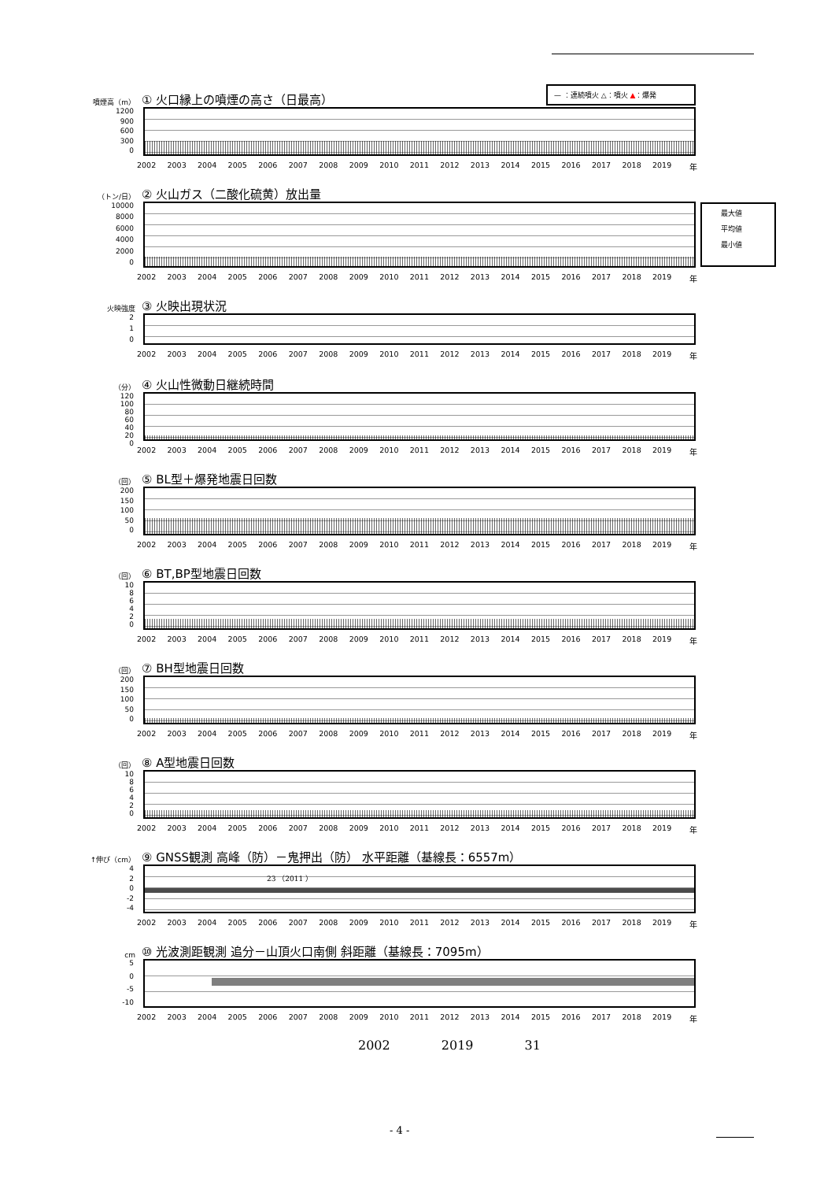— ：連続噴火 △：噴火 ▲：爆発
噴煙高（m） ① 火口縁上の噴煙の高さ（日最高）
1200
900
600
300
0
2002 2003 2004 2005 2006 2007 2008 2009 2010 2011 2012 2013 2014 2015 2016 2017 2018 2019 年
最大値
平均値
最小値
（トン/日） ② 火山ガス（二酸化硫黄）放出量
10000
8000
6000
4000
2000
0
2002 2003 2004 2005 2006 2007 2008 2009 2010 2011 2012 2013 2014 2015 2016 2017 2018 2019 年
火映強度 ③ 火映出現状況
2
1
0
2002 2003 2004 2005 2006 2007 2008 2009 2010 2011 2012 2013 2014 2015 2016 2017 2018 2019 年
（分） ④ 火山性微動日継続時間
120
100
80
60
40
20
0
2002 2003 2004 2005 2006 2007 2008 2009 2010 2011 2012 2013 2014 2015 2016 2017 2018 2019 年
（回） ⑤ BL型＋爆発地震日回数
200
150
100
50
0
2002 2003 2004 2005 2006 2007 2008 2009 2010 2011 2012 2013 2014 2015 2016 2017 2018 2019 年
（回） ⑥ BT,BP型地震日回数
10
86420
2002 2003 2004 2005 2006 2007 2008 2009 2010 2011 2012 2013 2014 2015 2016 2017 2018 2019 年
（回） ⑦ BH型地震日回数
200
150
100
50
0
2002 2003 2004 2005 2006 2007 2008 2009 2010 2011 2012 2013 2014 2015 2016 2017 2018 2019 年
（回） ⑧ A型地震日回数
10
86420
2002 2003 2004 2005 2006 2007 2008 2009 2010 2011 2012 2013 2014 2015 2016 2017 2018 2019 年
↑伸び（cm） ⑨ GNSS観測 高峰（防）－鬼押出（防） 水平距離（基線長：6557m）
4
2
0
-2
-4
23 （2011 ）
2002 2003 2004 2005 2006 2007 2008 2009 2010 2011 2012 2013 2014 2015 2016 2017 2018 2019 年
cm ⑩ 光波測距観測 追分－山頂火口南側 斜距離（基線長：7095m）
5
0
-5
-10
2002 2003 2004 2005 2006 2007 2008 2009 2010 2011 2012 2013 2014 2015 2016 2017 2018 2019 年
2002 2019 31
- 4 -